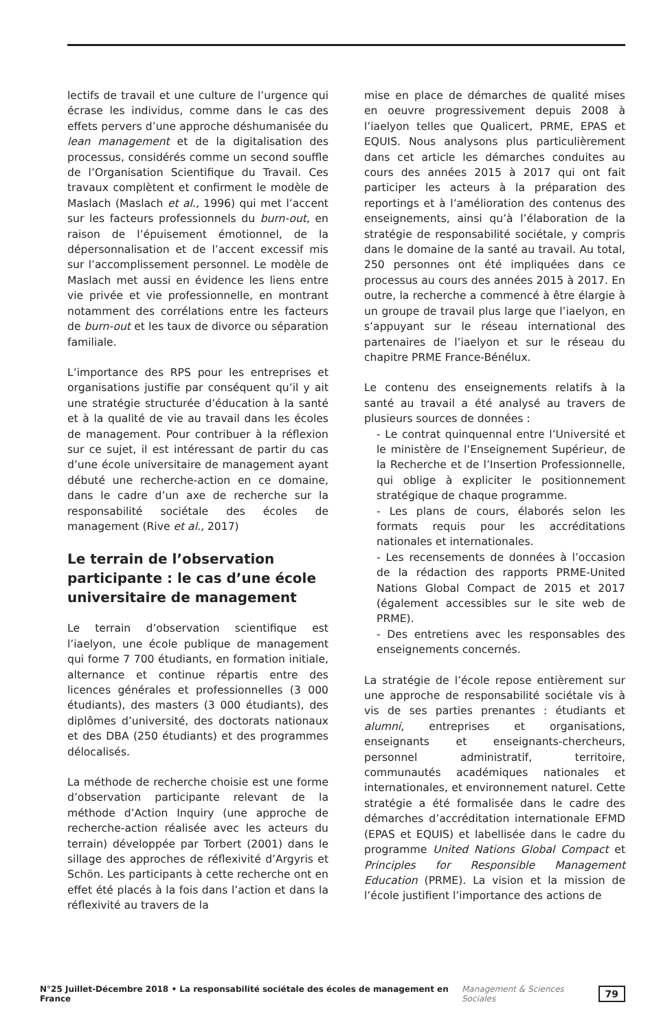lectifs de travail et une culture de l’urgence qui écrase les individus, comme dans le cas des effets pervers d’une approche déshumanisée du lean management et de la digitalisation des processus, considérés comme un second souffle de l’Organisation Scientifique du Travail. Ces travaux complètent et confirment le modèle de Maslach (Maslach et al., 1996) qui met l’accent sur les facteurs professionnels du burn-out, en raison de l’épuisement émotionnel, de la dépersonnalisation et de l’accent excessif mis sur l’accomplissement personnel. Le modèle de Maslach met aussi en évidence les liens entre vie privée et vie professionnelle, en montrant notamment des corrélations entre les facteurs de burn-out et les taux de divorce ou séparation familiale.
L’importance des RPS pour les entreprises et organisations justifie par conséquent qu’il y ait une stratégie structurée d’éducation à la santé et à la qualité de vie au travail dans les écoles de management. Pour contribuer à la réflexion sur ce sujet, il est intéressant de partir du cas d’une école universitaire de management ayant débuté une recherche-action en ce domaine, dans le cadre d’un axe de recherche sur la responsabilité sociétale des écoles de management (Rive et al., 2017)
Le terrain de l’observation participante : le cas d’une école universitaire de management
Le terrain d’observation scientifique est l’iaelyon, une école publique de management qui forme 7 700 étudiants, en formation initiale, alternance et continue répartis entre des licences générales et professionnelles (3 000 étudiants), des masters (3 000 étudiants), des diplômes d’université, des doctorats nationaux et des DBA (250 étudiants) et des programmes délocalisés.
La méthode de recherche choisie est une forme d’observation participante relevant de la méthode d’Action Inquiry (une approche de recherche-action réalisée avec les acteurs du terrain) développée par Torbert (2001) dans le sillage des approches de réflexivité d’Argyris et Schön. Les participants à cette recherche ont en effet été placés à la fois dans l’action et dans la réflexivité au travers de la
mise en place de démarches de qualité mises en oeuvre progressivement depuis 2008 à l’iaelyon telles que Qualicert, PRME, EPAS et EQUIS. Nous analysons plus particulièrement dans cet article les démarches conduites au cours des années 2015 à 2017 qui ont fait participer les acteurs à la préparation des reportings et à l’amélioration des contenus des enseignements, ainsi qu’à l’élaboration de la stratégie de responsabilité sociétale, y compris dans le domaine de la santé au travail. Au total, 250 personnes ont été impliquées dans ce processus au cours des années 2015 à 2017. En outre, la recherche a commencé à être élargie à un groupe de travail plus large que l’iaelyon, en s’appuyant sur le réseau international des partenaires de l’iaelyon et sur le réseau du chapitre PRME France-Bénélux.
Le contenu des enseignements relatifs à la santé au travail a été analysé au travers de plusieurs sources de données :
- Le contrat quinquennal entre l’Université et le ministère de l’Enseignement Supérieur, de la Recherche et de l’Insertion Professionnelle, qui oblige à expliciter le positionnement stratégique de chaque programme.
- Les plans de cours, élaborés selon les formats requis pour les accréditations nationales et internationales.
- Les recensements de données à l’occasion de la rédaction des rapports PRME-United Nations Global Compact de 2015 et 2017 (également accessibles sur le site web de PRME).
- Des entretiens avec les responsables des enseignements concernés.
La stratégie de l’école repose entièrement sur une approche de responsabilité sociétale vis à vis de ses parties prenantes : étudiants et alumni, entreprises et organisations, enseignants et enseignants-chercheurs, personnel administratif, territoire, communautés académiques nationales et internationales, et environnement naturel. Cette stratégie a été formalisée dans le cadre des démarches d’accréditation internationale EFMD (EPAS et EQUIS) et labellisée dans le cadre du programme United Nations Global Compact et Principles for Responsible Management Education (PRME). La vision et la mission de l’école justifient l’importance des actions de
N°25 Juillet-Décembre 2018 • La responsabilité sociétale des écoles de management en France Management & Sciences Sociales 79